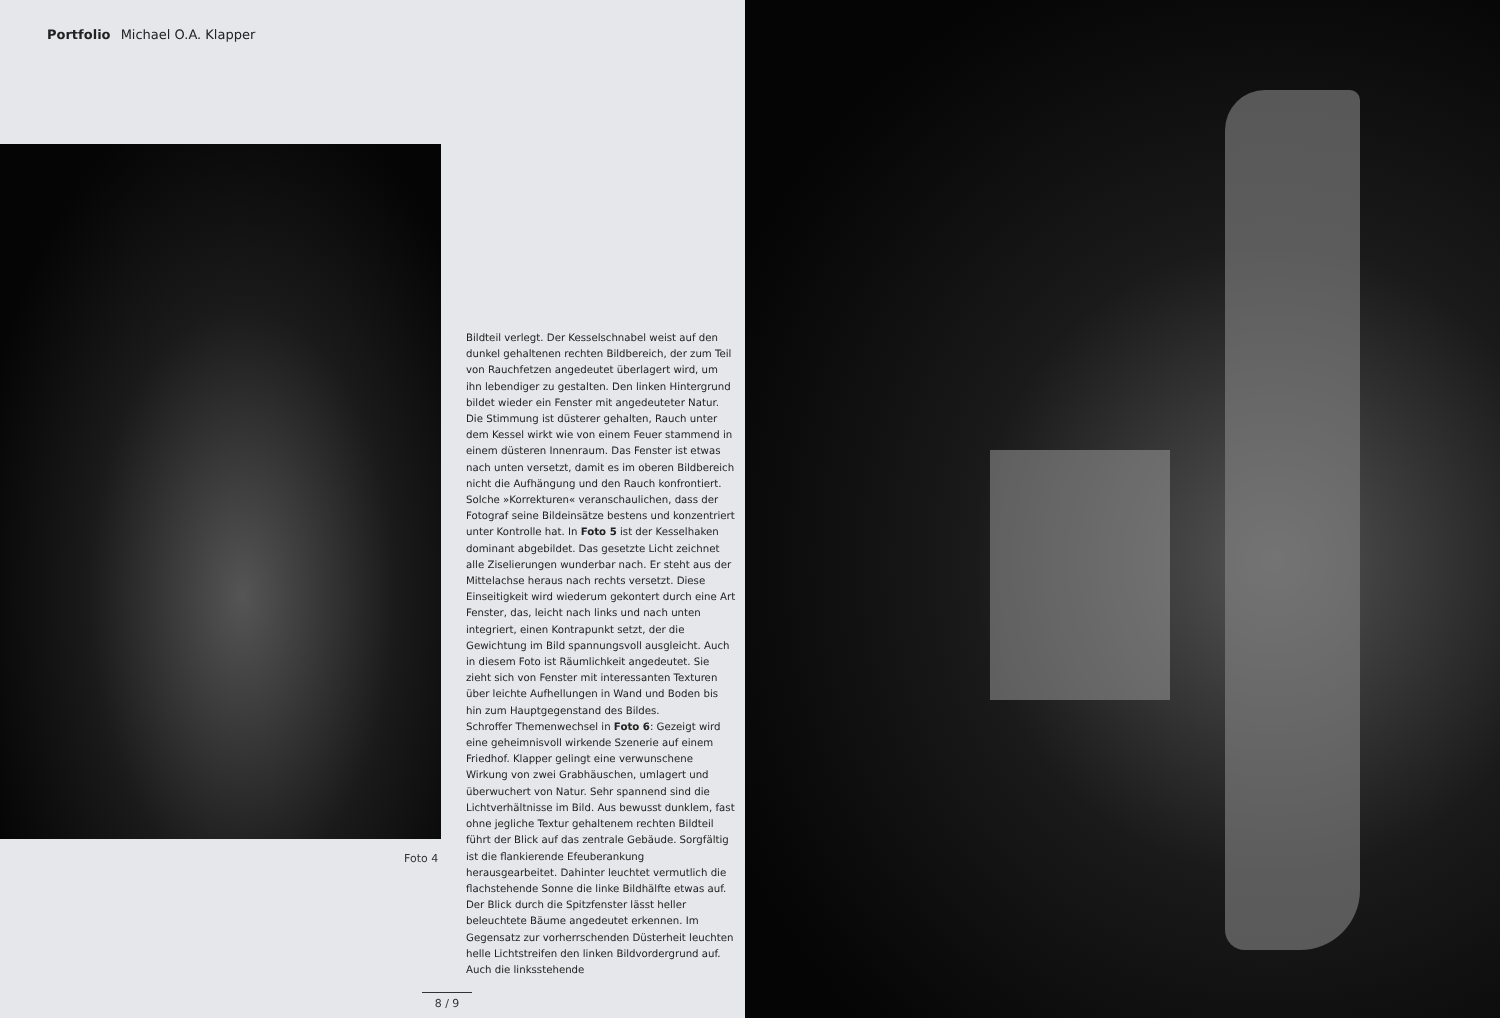Portfolio Michael O.A. Klapper
Foto 4
Bildteil verlegt. Der Kesselschnabel weist auf den dunkel gehaltenen rechten Bildbereich, der zum Teil von Rauchfetzen angedeutet überlagert wird, um ihn lebendiger zu gestalten. Den linken Hintergrund bildet wieder ein Fenster mit angedeuteter Natur. Die Stimmung ist düsterer gehalten, Rauch unter dem Kessel wirkt wie von einem Feuer stammend in einem düsteren Innenraum. Das Fenster ist etwas nach unten versetzt, damit es im oberen Bildbereich nicht die Aufhängung und den Rauch konfrontiert. Solche »Korrekturen« veranschaulichen, dass der Fotograf seine Bildeinsätze bestens und konzentriert unter Kontrolle hat. In Foto 5 ist der Kesselhaken dominant abgebildet. Das gesetzte Licht zeichnet alle Ziselierungen wunderbar nach. Er steht aus der Mittelachse heraus nach rechts versetzt. Diese Einseitigkeit wird wiederum gekontert durch eine Art Fenster, das, leicht nach links und nach unten integriert, einen Kontrapunkt setzt, der die Gewichtung im Bild spannungsvoll ausgleicht. Auch in diesem Foto ist Räumlichkeit angedeutet. Sie zieht sich von Fenster mit interessanten Texturen über leichte Aufhellungen in Wand und Boden bis hin zum Hauptgegenstand des Bildes.
Schroffer Themenwechsel in Foto 6: Gezeigt wird eine geheimnisvoll wirkende Szenerie auf einem Friedhof. Klapper gelingt eine verwunschene Wirkung von zwei Grabhäuschen, umlagert und überwuchert von Natur. Sehr spannend sind die Lichtverhältnisse im Bild. Aus bewusst dunklem, fast ohne jegliche Textur gehaltenem rechten Bildteil führt der Blick auf das zentrale Gebäude. Sorgfältig ist die flankierende Efeuberankung herausgearbeitet. Dahinter leuchtet vermutlich die flachstehende Sonne die linke Bildhälfte etwas auf. Der Blick durch die Spitzfenster lässt heller beleuchtete Bäume angedeutet erkennen. Im Gegensatz zur vorherrschenden Düsterheit leuchten helle Lichtstreifen den linken Bildvordergrund auf. Auch die linksstehende
8 / 9